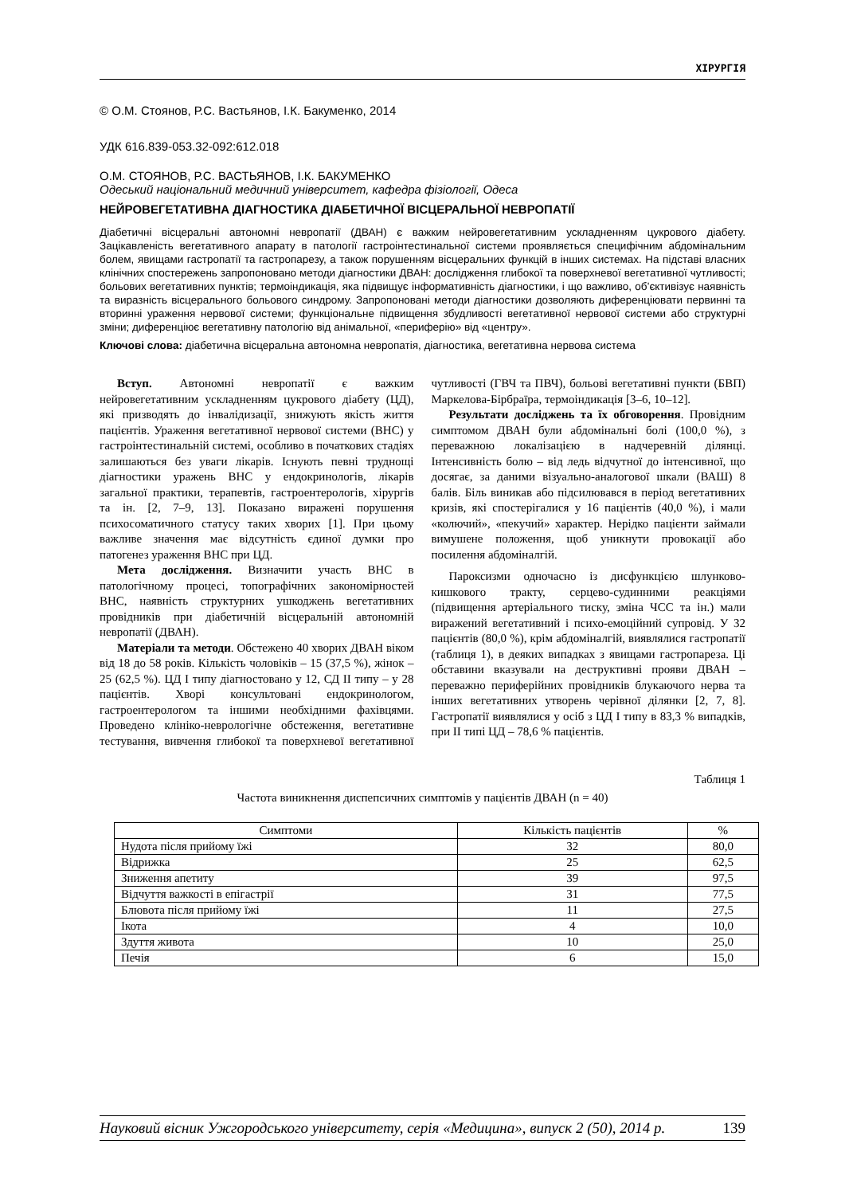ХІРУРГІЯ
© О.М. Стоянов, Р.С. Вастьянов, І.К. Бакуменко, 2014
УДК 616.839-053.32-092:612.018
О.М. СТОЯНОВ, Р.С. ВАСТЬЯНОВ, І.К. БАКУМЕНКО
Одеський національний медичний університет, кафедра фізіології, Одеса
НЕЙРОВЕГЕТАТИВНА ДІАГНОСТИКА ДІАБЕТИЧНОЇ ВІСЦЕРАЛЬНОЇ НЕВРОПАТІЇ
Діабетичні вісцеральні автономні невропатії (ДВАН) є важким нейровегетативним ускладненням цукрового діабету. Зацікавленість вегетативного апарату в патології гастроінтестинальної системи проявляється специфічним абдомінальним болем, явищами гастропатії та гастропарезу, а також порушенням вісцеральних функцій в інших системах. На підставі власних клінічних спостережень запропоновано методи діагностики ДВАН: дослідження глибокої та поверхневої вегетативної чутливості; больових вегетативних пунктів; термоіндикація, яка підвищує інформативність діагностики, і що важливо, об’єктивізує наявність та виразність вісцерального больового синдрому. Запропоновані методи діагностики дозволяють диференціювати первинні та вторинні ураження нервової системи; функціональне підвищення збудливості вегетативної нервової системи або структурні зміни; диференціює вегетативну патологію від анімальної, «периферію» від «центру».
Ключові слова: діабетична вісцеральна автономна невропатія, діагностика, вегетативна нервова система
Вступ. Автономні невропатії є важким нейровегетативним ускладненням цукрового діабету (ЦД), які призводять до інвалідизації, знижують якість життя пацієнтів. Ураження вегетативної нервової системи (ВНС) у гастроінтестинальній системі, особливо в початкових стадіях залишаються без уваги лікарів. Існують певні труднощі діагностики уражень ВНС у ендокринологів, лікарів загальної практики, терапевтів, гастроентерологів, хірургів та ін. [2, 7–9, 13]. Показано виражені порушення психосоматичного статусу таких хворих [1]. При цьому важливе значення має відсутність єдиної думки про патогенез ураження ВНС при ЦД.
Мета дослідження. Визначити участь ВНС в патологічному процесі, топографічних закономірностей ВНС, наявність структурних ушкоджень вегетативних провідників при діабетичній вісцеральній автономній невропатії (ДВАН).
Матеріали та методи. Обстежено 40 хворих ДВАН віком від 18 до 58 років. Кількість чоловіків – 15 (37,5 %), жінок – 25 (62,5 %). ЦД І типу діагностовано у 12, СД ІІ типу – у 28 пацієнтів. Хворі консультовані ендокринологом, гастроентерологом та іншими необхідними фахівцями. Проведено клініко-неврологічне обстеження, вегетативне тестування, вивчення глибокої та поверхневої вегетативної чутливості (ГВЧ та ПВЧ), больові вегетативні пункти (БВП) Маркелова-Бірбраїра, термоіндикація [3–6, 10–12].
Результати досліджень та їх обговорення. Провідним симптомом ДВАН були абдомінальні болі (100,0 %), з переважною локалізацією в надчеревній ділянці. Інтенсивність болю – від ледь відчутної до інтенсивної, що досягає, за даними візуально-аналогової шкали (ВАШ) 8 балів. Біль виникав або підсилювався в період вегетативних кризів, які спостерігалися у 16 пацієнтів (40,0 %), і мали «колючий», «пекучий» характер. Нерідко пацієнти займали вимушене положення, щоб уникнути провокації або посилення абдоміналгій.
Пароксизми одночасно із дисфункцією шлунково-кишкового тракту, серцево-судинними реакціями (підвищення артеріального тиску, зміна ЧСС та ін.) мали виражений вегетативний і психо-емоційний супровід. У 32 пацієнтів (80,0 %), крім абдоміналгій, виявлялися гастропатії (таблиця 1), в деяких випадках з явищами гастропареза. Ці обставини вказували на деструктивні прояви ДВАН – переважно периферійних провідників блукаючого нерва та інших вегетативних утворень черівної ділянки [2, 7, 8]. Гастропатії виявлялися у осіб з ЦД І типу в 83,3 % випадків, при ІІ типі ЦД – 78,6 % пацієнтів.
Таблиця 1
Частота виникнення диспепсичних симптомів у пацієнтів ДВАН (n = 40)
| Симптоми | Кількість пацієнтів | % |
| --- | --- | --- |
| Нудота після прийому їжі | 32 | 80,0 |
| Відрижка | 25 | 62,5 |
| Зниження апетиту | 39 | 97,5 |
| Відчуття важкості в епігастрії | 31 | 77,5 |
| Блювота після прийому їжі | 11 | 27,5 |
| Ікота | 4 | 10,0 |
| Здуття живота | 10 | 25,0 |
| Печія | 6 | 15,0 |
Науковий вісник Ужгородського університету, серія «Медицина», випуск 2 (50), 2014 р. 139